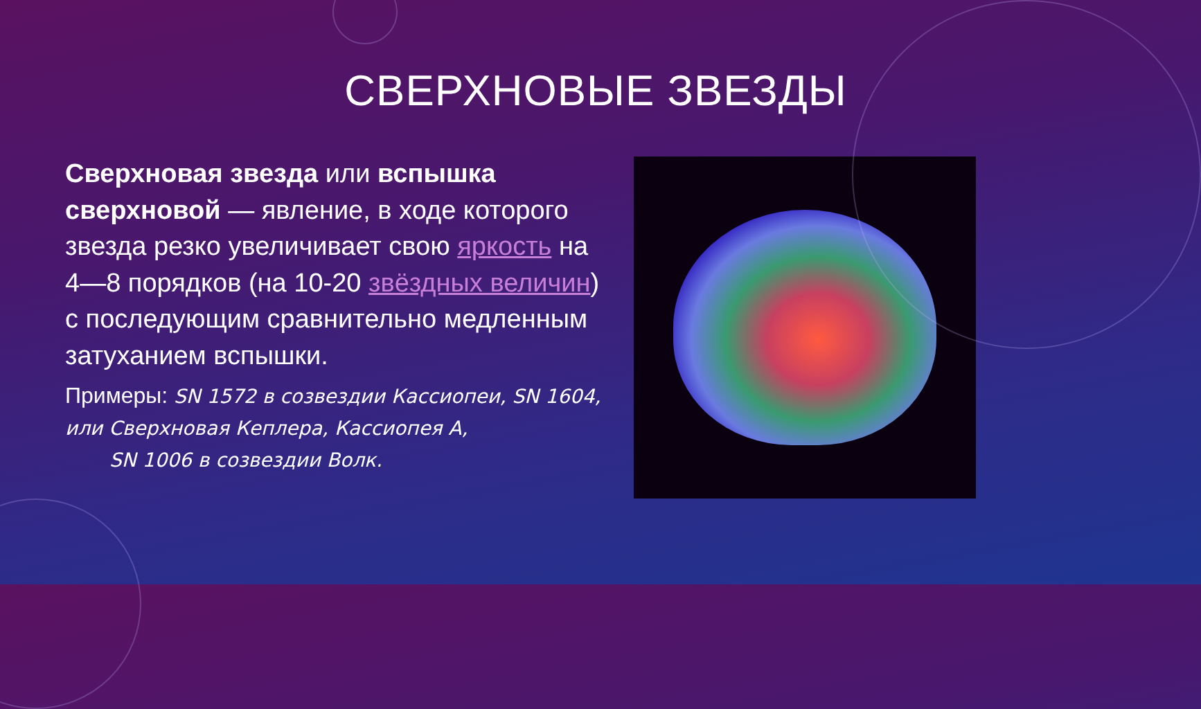СВЕРХНОВЫЕ ЗВЕЗДЫ
Сверхновая звезда или вспышка сверхновой — явление, в ходе которого звезда резко увеличивает свою яркость на 4—8 порядков (на 10-20 звёздных величин) с последующим сравнительно медленным затуханием вспышки.
Примеры: SN 1572 в созвездии Кассиопеи, SN 1604, или Сверхновая Кеплера, Кассиопея A,
SN 1006 в созвездии Волк.